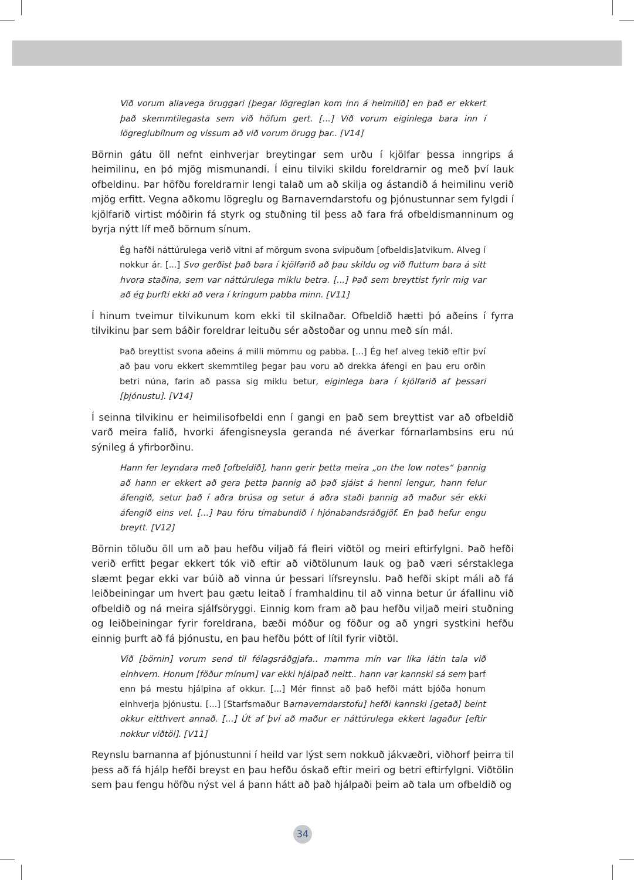Við vorum allavega öruggari [þegar lögreglan kom inn á heimilið] en það er ekkert það skemmtilegasta sem við höfum gert. [...] Við vorum eiginlega bara inn í lögreglubílnum og vissum að við vorum örugg þar.. [V14]
Börnin gátu öll nefnt einhverjar breytingar sem urðu í kjölfar þessa inngrips á heimilinu, en þó mjög mismunandi. Í einu tilviki skildu foreldrarnir og með því lauk ofbeldinu. Þar höfðu foreldrarnir lengi talað um að skilja og ástandið á heimilinu verið mjög erfitt. Vegna aðkomu lögreglu og Barnaverndarstofu og þjónustunnar sem fylgdi í kjölfarið virtist móðirin fá styrk og stuðning til þess að fara frá ofbeldismanninum og byrja nýtt líf með börnum sínum.
Ég hafði náttúrulega verið vitni af mörgum svona svipuðum [ofbeldis]atvikum. Alveg í nokkur ár. [...] Svo gerðist það bara í kjölfarið að þau skildu og við fluttum bara á sitt hvora staðina, sem var náttúrulega miklu betra. [...] Það sem breyttist fyrir mig var að ég þurfti ekki að vera í kringum pabba minn. [V11]
Í hinum tveimur tilvikunum kom ekki til skilnaðar. Ofbeldið hætti þó aðeins í fyrra tilvikinu þar sem báðir foreldrar leituðu sér aðstoðar og unnu með sín mál.
Það breyttist svona aðeins á milli mömmu og pabba. [...] Ég hef alveg tekið eftir því að þau voru ekkert skemmtileg þegar þau voru að drekka áfengi en þau eru orðin betri núna, farin að passa sig miklu betur, eiginlega bara í kjölfarið af þessari [þjónustu]. [V14]
Í seinna tilvikinu er heimilisofbeldi enn í gangi en það sem breyttist var að ofbeldið varð meira falið, hvorki áfengisneysla geranda né áverkar fórnarlambsins eru nú sýnileg á yfirborðinu.
Hann fer leyndara með [ofbeldið], hann gerir þetta meira „on the low notes“ þannig að hann er ekkert að gera þetta þannig að það sjáist á henni lengur, hann felur áfengið, setur það í aðra brúsa og setur á aðra staði þannig að maður sér ekki áfengið eins vel. [...] Þau fóru tímabundið í hjónabandsráðgjöf. En það hefur engu breytt. [V12]
Börnin töluðu öll um að þau hefðu viljað fá fleiri viðtöl og meiri eftirfylgni. Það hefði verið erfitt þegar ekkert tók við eftir að viðtölunum lauk og það væri sérstaklega slæmt þegar ekki var búið að vinna úr þessari lífsreynslu. Það hefði skipt máli að fá leiðbeiningar um hvert þau gætu leitað í framhaldinu til að vinna betur úr áfallinu við ofbeldið og ná meira sjálfsöryggi. Einnig kom fram að þau hefðu viljað meiri stuðning og leiðbeiningar fyrir foreldrana, bæði móður og föður og að yngri systkini hefðu einnig þurft að fá þjónustu, en þau hefðu þótt of lítil fyrir viðtöl.
Við [börnin] vorum send til félagsráðgjafa.. mamma mín var líka látin tala við einhvern. Honum [föður mínum] var ekki hjálpað neitt.. hann var kannski sá sem þarf enn þá mestu hjálpina af okkur. [...] Mér finnst að það hefði mátt bjóða honum einhverja þjónustu. [...] [Starfsmaður Barnaverndarstofu] hefði kannski [getað] beint okkur eitthvert annað. [...] Út af því að maður er náttúrulega ekkert lagaður [eftir nokkur viðtöl]. [V11]
Reynslu barnanna af þjónustunni í heild var lýst sem nokkuð jákvæðri, viðhorf þeirra til þess að fá hjálp hefði breyst en þau hefðu óskað eftir meiri og betri eftirfylgni. Viðtölin sem þau fengu höfðu nýst vel á þann hátt að það hjálpaði þeim að tala um ofbeldið og
34